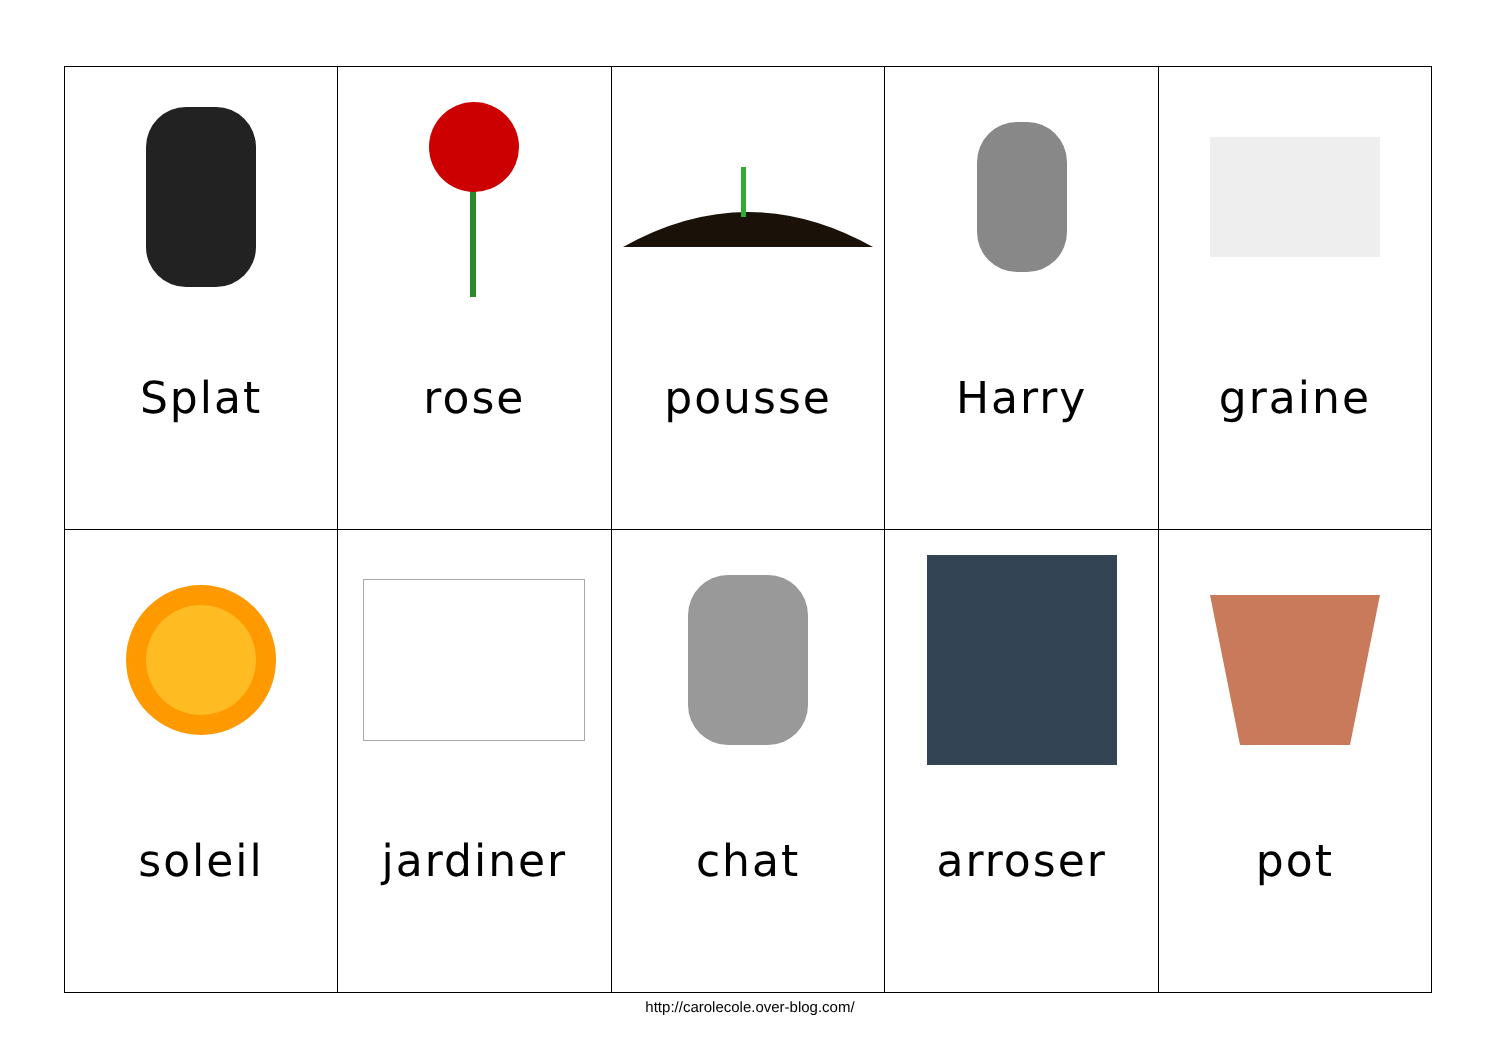| Splat | rose | pousse | Harry | graine |
| soleil | jardiner | chat | arroser | pot |
http://carolecole.over-blog.com/